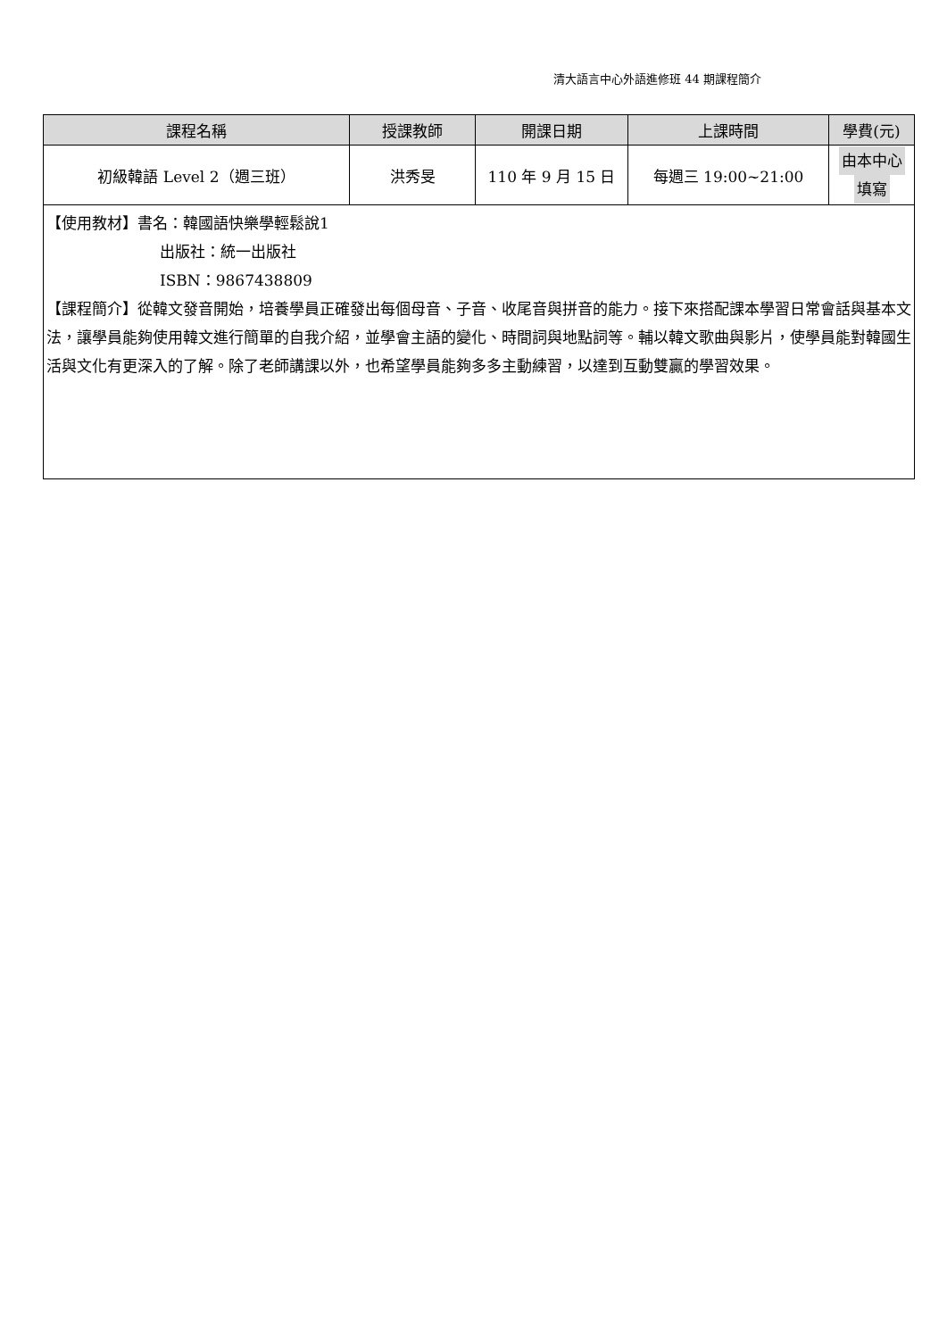清大語言中心外語進修班 44 期課程簡介
| 課程名稱 | 授課教師 | 開課日期 | 上課時間 | 學費(元) |
| --- | --- | --- | --- | --- |
| 初級韓語 Level 2（週三班） | 洪秀旻 | 110 年 9 月 15 日 | 每週三 19:00~21:00 | 由本中心 填寫 |
| 【使用教材】書名：韓國語快樂學輕鬆說1 出版社：統一出版社 ISBN：9867438809 【課程簡介】從韓文發音開始，培養學員正確發出每個母音、子音、收尾音與拼音的能力。接下來搭配課本學習日常會話與基本文法，讓學員能夠使用韓文進行簡單的自我介紹，並學會主語的變化、時間詞與地點詞等。輔以韓文歌曲與影片，使學員能對韓國生活與文化有更深入的了解。除了老師講課以外，也希望學員能夠多多主動練習，以達到互動雙贏的學習效果。 | | | | |